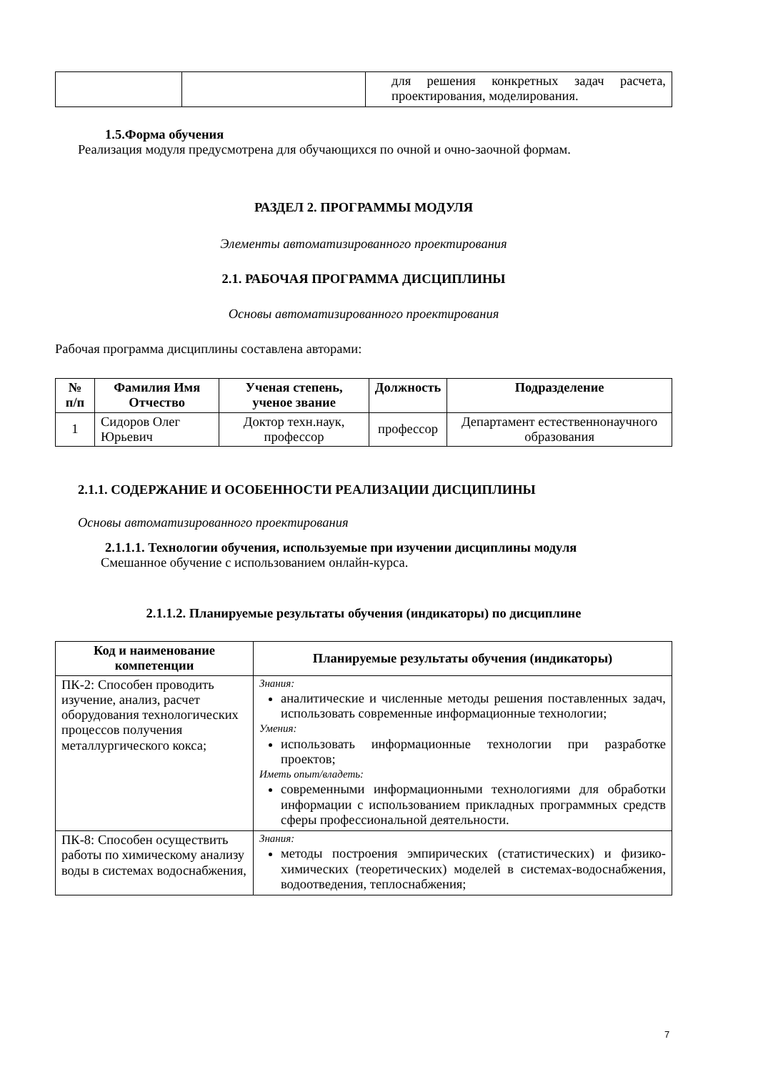| | | для решения конкретных задач расчета, проектирования, моделирования. |
1.5.Форма обучения
Реализация модуля предусмотрена для обучающихся по очной и очно-заочной формам.
РАЗДЕЛ 2. ПРОГРАММЫ МОДУЛЯ
Элементы автоматизированного проектирования
2.1. РАБОЧАЯ ПРОГРАММА ДИСЦИПЛИНЫ
Основы автоматизированного проектирования
Рабочая программа дисциплины составлена авторами:
| № п/п | Фамилия Имя Отчество | Ученая степень, ученое звание | Должность | Подразделение |
| --- | --- | --- | --- | --- |
| 1 | Сидоров Олег Юрьевич | Доктор техн.наук, профессор | профессор | Департамент естественнонаучного образования |
2.1.1. СОДЕРЖАНИЕ И ОСОБЕННОСТИ РЕАЛИЗАЦИИ ДИСЦИПЛИНЫ
Основы автоматизированного проектирования
2.1.1.1. Технологии обучения, используемые при изучении дисциплины модуля
Смешанное обучение с использованием онлайн-курса.
2.1.1.2. Планируемые результаты обучения (индикаторы) по дисциплине
| Код и наименование компетенции | Планируемые результаты обучения (индикаторы) |
| --- | --- |
| ПК-2: Способен проводить изучение, анализ, расчет оборудования технологических процессов получения металлургического кокса; | Знания: аналитические и численные методы решения поставленных задач, использовать современные информационные технологии; Умения: использовать информационные технологии при разработке проектов; Иметь опыт/владеть: современными информационными технологиями для обработки информации с использованием прикладных программных средств сферы профессиональной деятельности. |
| ПК-8: Способен осуществить работы по химическому анализу воды в системах водоснабжения, | Знания: методы построения эмпирических (статистических) и физико-химических (теоретических) моделей в системах-водоснабжения, водоотведения, теплоснабжения; |
7